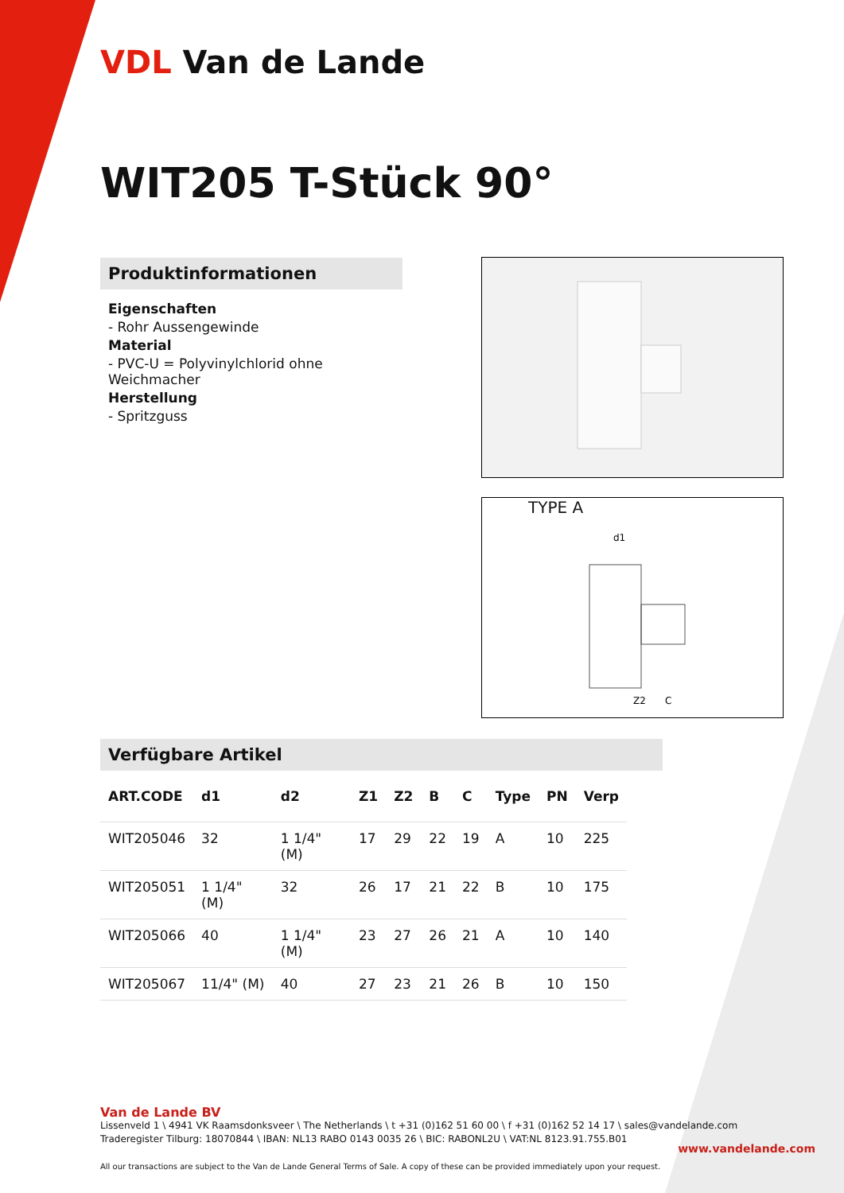VDL Van de Lande
WIT205 T-Stück 90°
Produktinformationen
Eigenschaften
- Rohr Aussengewinde
Material
- PVC-U = Polyvinylchlorid ohne Weichmacher
Herstellung
- Spritzguss
TYPE A
d1
Z2
C
Verfügbare Artikel
| ART.CODE | d1 | d2 | Z1 | Z2 | B | C | Type | PN | Verp |
| --- | --- | --- | --- | --- | --- | --- | --- | --- | --- |
| WIT205046 | 32 | 1 1/4" (M) | 17 | 29 | 22 | 19 | A | 10 | 225 |
| WIT205051 | 1 1/4" (M) | 32 | 26 | 17 | 21 | 22 | B | 10 | 175 |
| WIT205066 | 40 | 1 1/4" (M) | 23 | 27 | 26 | 21 | A | 10 | 140 |
| WIT205067 | 11/4" (M) | 40 | 27 | 23 | 21 | 26 | B | 10 | 150 |
Van de Lande BV
Lissenveld 1 \ 4941 VK Raamsdonksveer \ The Netherlands \ t +31 (0)162 51 60 00 \ f +31 (0)162 52 14 17 \ sales@vandelande.com
Traderegister Tilburg: 18070844 \ IBAN: NL13 RABO 0143 0035 26 \ BIC: RABONL2U \ VAT:NL 8123.91.755.B01
All our transactions are subject to the Van de Lande General Terms of Sale. A copy of these can be provided immediately upon your request.
www.vandelande.com